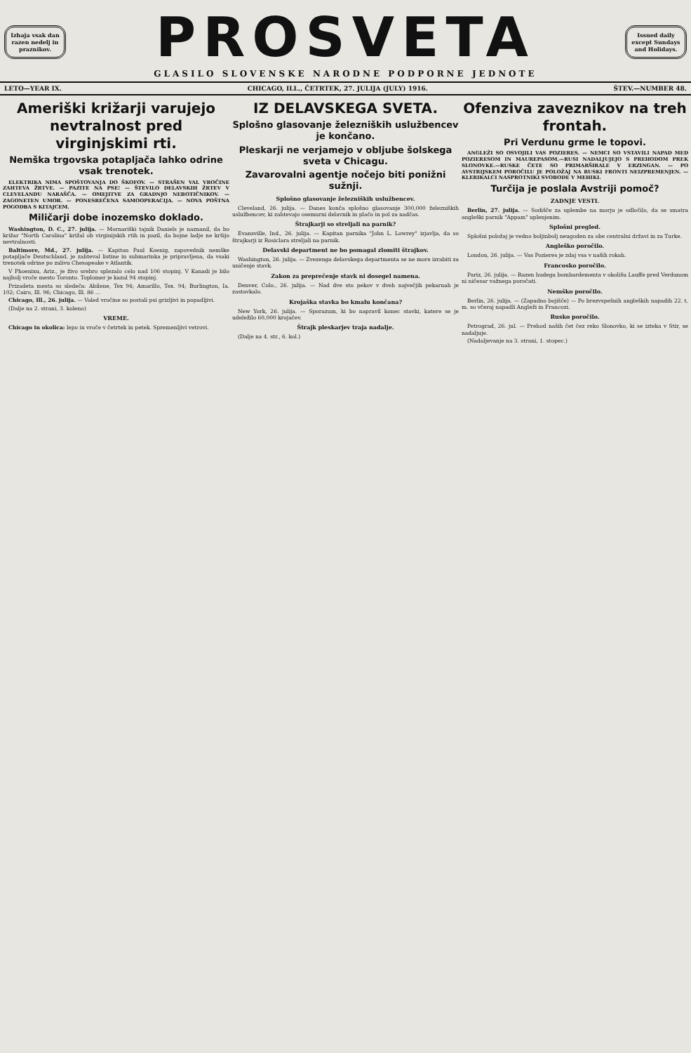Izhaja vsak dan razen nedelj in praznikov.
PROSVETA
GLASILO SLOVENSKE NARODNE PODPORNE JEDNOTE
Issued daily except Sundays and Holidays.
LETO—YEAR IX. CHICAGO, ILL., ČETRTEK, 27. JULIJA (JULY) 1916. ŠTEV.—NUMBER 48.
Ameriški križarji varujejo nevtralnost pred virginjskimi rti.
Nemška trgovska potapljača lahko odrine vsak trenotek.
ELEKTRIKA NIMA SPOŠTOVANJA DO ŠKOFOV. — STRAŠEN VAL VROČINE ZAHTEVA ŽRTVE. — PAZITE NA PSE! — ŠTEVILO DELAVSKIH ŽRTEV V CLEVELANDU NARAŠČA. — OMEJITVE ZA GRADNJO NEBOTIČNIKOV. — ZAGONETEN UMOR. — PONESREČENA SAMOOPERACIJA. — NOVA POŠTNA POGODBA S KITAJCEM.
Miličarji dobe inozemsko doklado.
Washington, D. C., 27. julija. — Mornariški tajnik Daniels je naznanil, da bo križar "North Carolina" križal ob virginijskih rtih in pazil, da bojne ladje ne kršijo nevtralnosti.
Baltimore, Md., 27. julija. — Kapitan Paul Koenig, zapovednik nemške potapljače Deutschland, je zahteval listine in submarinka je pripravljena, da vsaki trenotek odrine po zalivu Chesapeake v Atlantik.
V Phoenixu, Ariz., je živo srebro splezalo celo nad 106 stopinj. V Kanadi je bilo najbolj vroče mesto Toronto. Toplomer je kazal 94 stopinj.
Prizadeta mesta so sledeča: Abilene, Tex 94; Amarillo, Tex. 94; Burlington, Ia. 102; Cairo, Ill. 96; Chicago, Ill. 86 ...
Chicago, Ill., 26. julija. — Valed vročine so postali psi grizljivi in popadljivi.
(Dalje na 2. strani, 3. koleno)
VREME.
Chicago in okolica: lepo in vroče v četrtek in petek. Spremenljivi vetrovi.
IZ DELAVSKEGA SVETA.
Splošno glasovanje železniških uslužbencev je končano.
Pleskarji ne verjamejo v obljube šolskega sveta v Chicagu.
Zavarovalni agentje nočejo biti ponižni sužnji.
Splošno glasovanje železniških uslužbencev.
Cleveland, 26. julija. — Danes konča splošno glasovanje 300,000 železniških uslužbencev, ki zahtevajo osemurni delavnik in plačo in pol za nadčas.
Štrajkarji so streljali na parnik?
Evansville, Ind., 26. julija. — Kapitan parnika "John L. Lowrey" izjavlja, da so štrajkarji iz Rosiclara streljali na parnik.
Delavski department ne bo pomagal zlomiti štrajkov.
Washington, 26. julija. — Zvezenga delavskega departmenta se ne more izrabiti za uničenje stavk.
Zakon za preprečenje stavk ni dosegel namena.
Denver, Colo., 26. julija. — Nad dve sto pekov v dveh največjih pekarnah je zastavkalo.
Krojaška stavka bo kmalu končana?
New York, 26. julija. — Sporazum, ki bo napravil konec stavki, katere se je udeležilo 60,000 krojačev.
Štrajk pleskarjev traja nadalje.
(Dalje na 4. str., 6. kol.)
Ofenziva zaveznikov na treh frontah.
Pri Verdunu grme le topovi.
ANGLEŽI SO OSVOJILI VAS POZIERES. — NEMCI SO VSTAVILI NAPAD MED POZIERESOM IN MAUREPASOM.—RUSI NADALJUJEJO S PREHODOM PREK SLONOVKE.—RUSKE ČETE SO PRIMARŠIRALE V ERZINGAN. — PO AVSTRIJSKEM POROČILU JE POLOŽAJ NA RUSKI FRONTI NEIZPREMENJEN. — KLERIKALCI NASPROTNIKI SVOBODE V MEHIKI.
Turčija je poslala Avstriji pomoč?
ZADNJE VESTI.
Berlin, 27. julija. — Sodišče za uplembe na morju je odločilo, da se smatra angleški parnik "Appam" uplenjenim.
Splošni pregled.
Splošni položaj je vedno boljinbolj neugoden za obe centralni državi in za Turke.
Angleško poročilo.
London, 26. julija. — Vas Pozieres je zdaj vsa v naših rokah.
Francosko poročilo.
Pariz, 26. julija. — Razen hudega bombardementa v okolišu Lauffe pred Verdunom ni ničesar važnega poročati.
Nemško poročilo.
Berlin, 26. julija. — (Zapadno bojišče) — Po brezvspešnih angleških napadih 22. t. m. so včeraj napadli Angleži in Francozi.
Rusko poročilo.
Petrograd, 26. jul. — Prehod naših čet čez reko Slonovko, ki se izteka v Stir, se nadaljuje.
(Nadaljevanje na 3. strani, 1. stopec.)